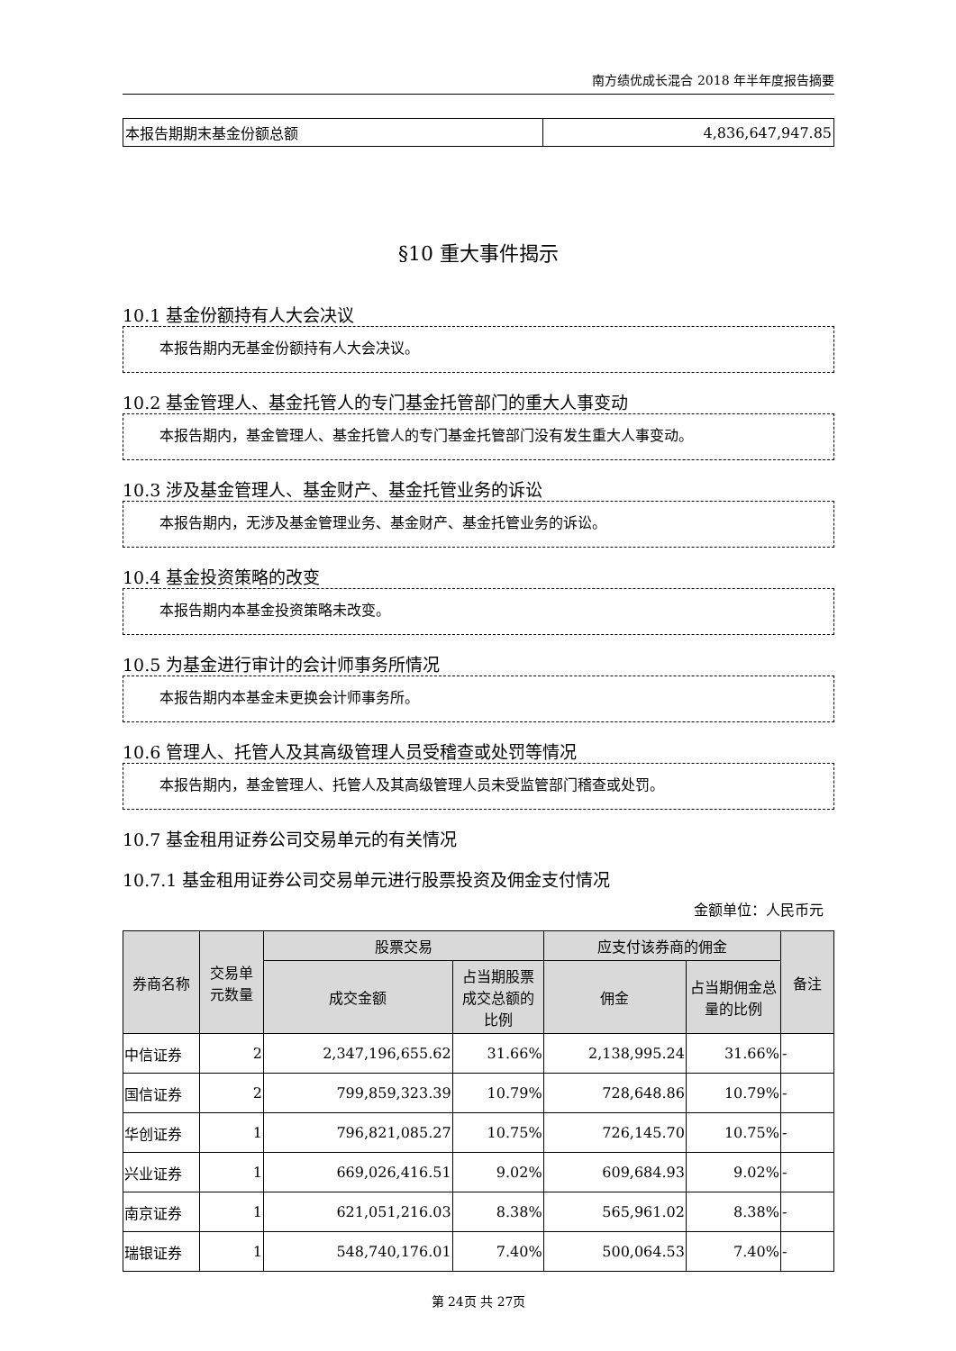南方绩优成长混合 2018 年半年度报告摘要
| 本报告期期末基金份额总额 | 4,836,647,947.85 |
§10 重大事件揭示
10.1 基金份额持有人大会决议
本报告期内无基金份额持有人大会决议。
10.2 基金管理人、基金托管人的专门基金托管部门的重大人事变动
本报告期内，基金管理人、基金托管人的专门基金托管部门没有发生重大人事变动。
10.3 涉及基金管理人、基金财产、基金托管业务的诉讼
本报告期内，无涉及基金管理业务、基金财产、基金托管业务的诉讼。
10.4 基金投资策略的改变
本报告期内本基金投资策略未改变。
10.5 为基金进行审计的会计师事务所情况
本报告期内本基金未更换会计师事务所。
10.6 管理人、托管人及其高级管理人员受稽查或处罚等情况
本报告期内，基金管理人、托管人及其高级管理人员未受监管部门稽查或处罚。
10.7 基金租用证券公司交易单元的有关情况
10.7.1 基金租用证券公司交易单元进行股票投资及佣金支付情况
金额单位：人民币元
| 券商名称 | 交易单元数量 | 股票交易 | | 应支付该券商的佣金 | | 备注 |
| --- | --- | --- | --- | --- | --- | --- |
| | | 成交金额 | 占当期股票成交总额的比例 | 佣金 | 占当期佣金总量的比例 | |
| 中信证券 | 2 | 2,347,196,655.62 | 31.66% | 2,138,995.24 | 31.66% | - |
| 国信证券 | 2 | 799,859,323.39 | 10.79% | 728,648.86 | 10.79% | - |
| 华创证券 | 1 | 796,821,085.27 | 10.75% | 726,145.70 | 10.75% | - |
| 兴业证券 | 1 | 669,026,416.51 | 9.02% | 609,684.93 | 9.02% | - |
| 南京证券 | 1 | 621,051,216.03 | 8.38% | 565,961.02 | 8.38% | - |
| 瑞银证券 | 1 | 548,740,176.01 | 7.40% | 500,064.53 | 7.40% | - |
第 24页 共 27页